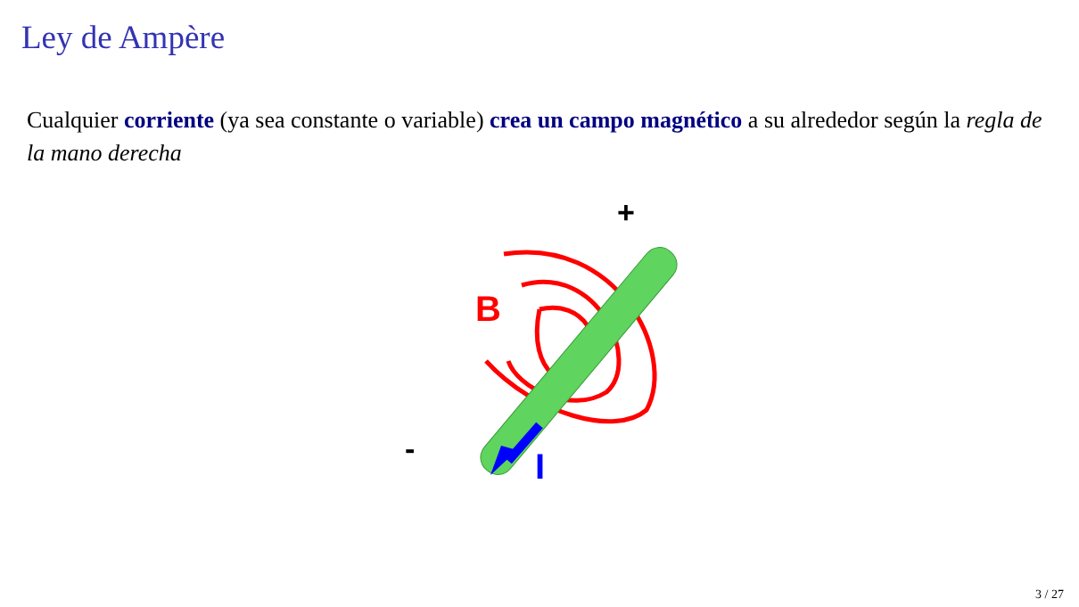Ley de Ampère
Cualquier corriente (ya sea constante o variable) crea un campo magnético a su alrededor según la regla de la mano derecha
B
+
-
I
3 / 27